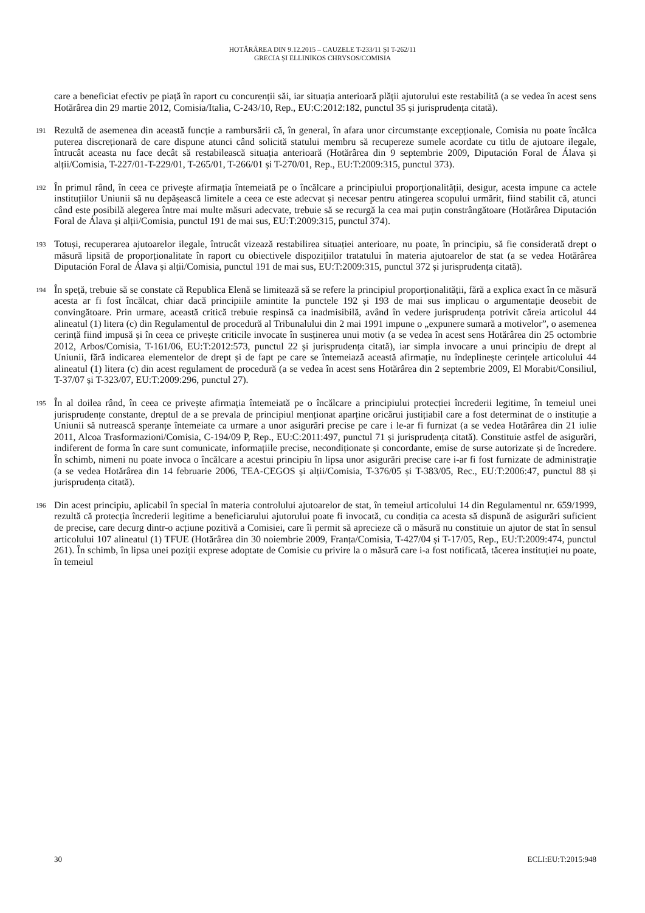HOTĂRÂREA DIN 9.12.2015 – CAUZELE T-233/11 ȘI T-262/11
GRECIA ȘI ELLINIKOS CHRYSOS/COMISIA
care a beneficiat efectiv pe piață în raport cu concurenții săi, iar situația anterioară plății ajutorului este restabilită (a se vedea în acest sens Hotărârea din 29 martie 2012, Comisia/Italia, C-243/10, Rep., EU:C:2012:182, punctul 35 și jurisprudența citată).
191 Rezultă de asemenea din această funcție a rambursării că, în general, în afara unor circumstanțe excepționale, Comisia nu poate încălca puterea discreționară de care dispune atunci când solicită statului membru să recupereze sumele acordate cu titlu de ajutoare ilegale, întrucât aceasta nu face decât să restabilească situația anterioară (Hotărârea din 9 septembrie 2009, Diputación Foral de Álava și alții/Comisia, T-227/01-T-229/01, T-265/01, T-266/01 și T-270/01, Rep., EU:T:2009:315, punctul 373).
192 În primul rând, în ceea ce privește afirmația întemeiată pe o încălcare a principiului proporționalității, desigur, acesta impune ca actele instituțiilor Uniunii să nu depășească limitele a ceea ce este adecvat și necesar pentru atingerea scopului urmărit, fiind stabilit că, atunci când este posibilă alegerea între mai multe măsuri adecvate, trebuie să se recurgă la cea mai puțin constrângătoare (Hotărârea Diputación Foral de Álava și alții/Comisia, punctul 191 de mai sus, EU:T:2009:315, punctul 374).
193 Totuși, recuperarea ajutoarelor ilegale, întrucât vizează restabilirea situației anterioare, nu poate, în principiu, să fie considerată drept o măsură lipsită de proporționalitate în raport cu obiectivele dispozițiilor tratatului în materia ajutoarelor de stat (a se vedea Hotărârea Diputación Foral de Álava și alții/Comisia, punctul 191 de mai sus, EU:T:2009:315, punctul 372 și jurisprudența citată).
194 În speță, trebuie să se constate că Republica Elenă se limitează să se refere la principiul proporționalității, fără a explica exact în ce măsură acesta ar fi fost încălcat, chiar dacă principiile amintite la punctele 192 și 193 de mai sus implicau o argumentație deosebit de convingătoare. Prin urmare, această critică trebuie respinsă ca inadmisibilă, având în vedere jurisprudența potrivit căreia articolul 44 alineatul (1) litera (c) din Regulamentul de procedură al Tribunalului din 2 mai 1991 impune o „expunere sumară a motivelor”, o asemenea cerință fiind impusă și în ceea ce privește criticile invocate în susținerea unui motiv (a se vedea în acest sens Hotărârea din 25 octombrie 2012, Arbos/Comisia, T-161/06, EU:T:2012:573, punctul 22 și jurisprudența citată), iar simpla invocare a unui principiu de drept al Uniunii, fără indicarea elementelor de drept și de fapt pe care se întemeiază această afirmație, nu îndeplinește cerințele articolului 44 alineatul (1) litera (c) din acest regulament de procedură (a se vedea în acest sens Hotărârea din 2 septembrie 2009, El Morabit/Consiliul, T-37/07 și T-323/07, EU:T:2009:296, punctul 27).
195 În al doilea rând, în ceea ce privește afirmația întemeiată pe o încălcare a principiului protecției încrederii legitime, în temeiul unei jurisprudențe constante, dreptul de a se prevala de principiul menționat aparține oricărui justițiabil care a fost determinat de o instituție a Uniunii să nutrească speranțe întemeiate ca urmare a unor asigurări precise pe care i le-ar fi furnizat (a se vedea Hotărârea din 21 iulie 2011, Alcoa Trasformazioni/Comisia, C-194/09 P, Rep., EU:C:2011:497, punctul 71 și jurisprudența citată). Constituie astfel de asigurări, indiferent de forma în care sunt comunicate, informațiile precise, necondiționate și concordante, emise de surse autorizate și de încredere. În schimb, nimeni nu poate invoca o încălcare a acestui principiu în lipsa unor asigurări precise care i-ar fi fost furnizate de administrație (a se vedea Hotărârea din 14 februarie 2006, TEA-CEGOS și alții/Comisia, T-376/05 și T-383/05, Rec., EU:T:2006:47, punctul 88 și jurisprudența citată).
196 Din acest principiu, aplicabil în special în materia controlului ajutoarelor de stat, în temeiul articolului 14 din Regulamentul nr. 659/1999, rezultă că protecția încrederii legitime a beneficiarului ajutorului poate fi invocată, cu condiția ca acesta să dispună de asigurări suficient de precise, care decurg dintr-o acțiune pozitivă a Comisiei, care îi permit să aprecieze că o măsură nu constituie un ajutor de stat în sensul articolului 107 alineatul (1) TFUE (Hotărârea din 30 noiembrie 2009, Franța/Comisia, T-427/04 și T-17/05, Rep., EU:T:2009:474, punctul 261). În schimb, în lipsa unei poziții exprese adoptate de Comisie cu privire la o măsură care i-a fost notificată, tăcerea instituției nu poate, în temeiul
30 ECLI:EU:T:2015:948